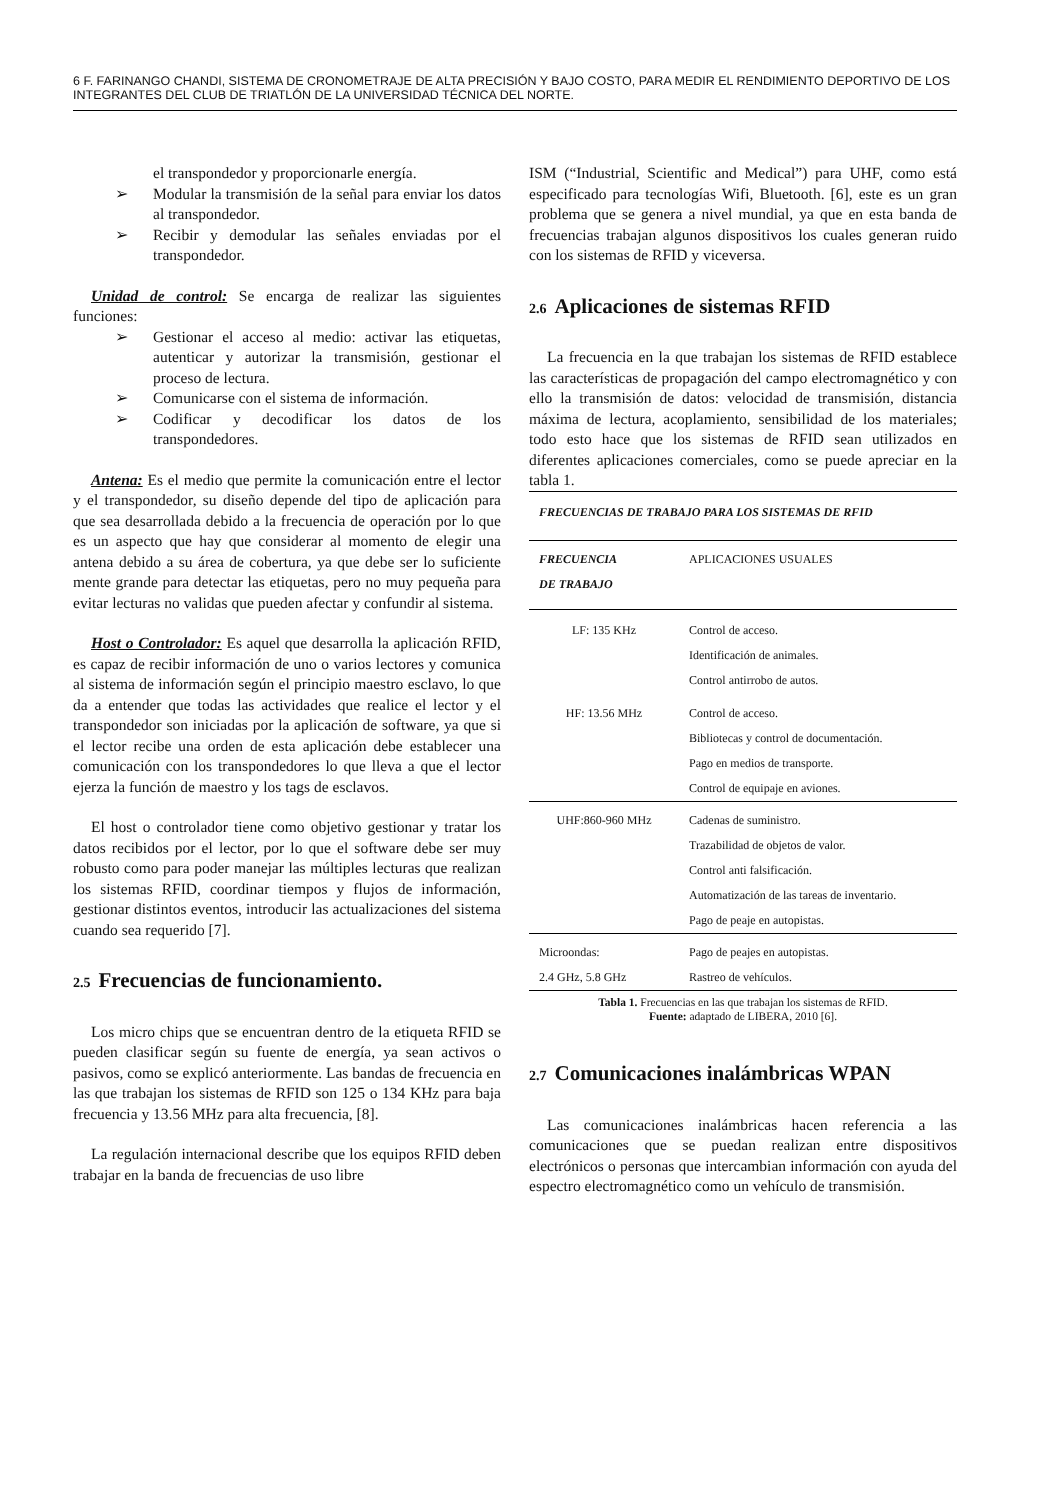6 F. FARINANGO CHANDI, SISTEMA DE CRONOMETRAJE DE ALTA PRECISIÓN Y BAJO COSTO, PARA MEDIR EL RENDIMIENTO DEPORTIVO DE LOS INTEGRANTES DEL CLUB DE TRIATLÓN DE LA UNIVERSIDAD TÉCNICA DEL NORTE.
el transpondedor y proporcionarle energía.
Modular la transmisión de la señal para enviar los datos al transpondedor.
Recibir y demodular las señales enviadas por el transpondedor.
Unidad de control: Se encarga de realizar las siguientes funciones:
Gestionar el acceso al medio: activar las etiquetas, autenticar y autorizar la transmisión, gestionar el proceso de lectura.
Comunicarse con el sistema de información.
Codificar y decodificar los datos de los transpondedores.
Antena: Es el medio que permite la comunicación entre el lector y el transpondedor, su diseño depende del tipo de aplicación para que sea desarrollada debido a la frecuencia de operación por lo que es un aspecto que hay que considerar al momento de elegir una antena debido a su área de cobertura, ya que debe ser lo suficiente mente grande para detectar las etiquetas, pero no muy pequeña para evitar lecturas no validas que pueden afectar y confundir al sistema.
Host o Controlador: Es aquel que desarrolla la aplicación RFID, es capaz de recibir información de uno o varios lectores y comunica al sistema de información según el principio maestro esclavo, lo que da a entender que todas las actividades que realice el lector y el transpondedor son iniciadas por la aplicación de software, ya que si el lector recibe una orden de esta aplicación debe establecer una comunicación con los transpondedores lo que lleva a que el lector ejerza la función de maestro y los tags de esclavos.
El host o controlador tiene como objetivo gestionar y tratar los datos recibidos por el lector, por lo que el software debe ser muy robusto como para poder manejar las múltiples lecturas que realizan los sistemas RFID, coordinar tiempos y flujos de información, gestionar distintos eventos, introducir las actualizaciones del sistema cuando sea requerido [7].
2.5 Frecuencias de funcionamiento.
Los micro chips que se encuentran dentro de la etiqueta RFID se pueden clasificar según su fuente de energía, ya sean activos o pasivos, como se explicó anteriormente. Las bandas de frecuencia en las que trabajan los sistemas de RFID son 125 o 134 KHz para baja frecuencia y 13.56 MHz para alta frecuencia, [8].
La regulación internacional describe que los equipos RFID deben trabajar en la banda de frecuencias de uso libre
ISM (“Industrial, Scientific and Medical”) para UHF, como está especificado para tecnologías Wifi, Bluetooth. [6], este es un gran problema que se genera a nivel mundial, ya que en esta banda de frecuencias trabajan algunos dispositivos los cuales generan ruido con los sistemas de RFID y viceversa.
2.6 Aplicaciones de sistemas RFID
La frecuencia en la que trabajan los sistemas de RFID establece las características de propagación del campo electromagnético y con ello la transmisión de datos: velocidad de transmisión, distancia máxima de lectura, acoplamiento, sensibilidad de los materiales; todo esto hace que los sistemas de RFID sean utilizados en diferentes aplicaciones comerciales, como se puede apreciar en la tabla 1.
FRECUENCIAS DE TRABAJO PARA LOS SISTEMAS DE RFID
| FRECUENCIA DE TRABAJO | APLICACIONES USUALES |
| --- | --- |
| LF: 135 KHz | Control de acceso. Identificación de animales. Control antirrobo de autos. |
| HF: 13.56 MHz | Control de acceso. Bibliotecas y control de documentación. Pago en medios de transporte. Control de equipaje en aviones. |
| UHF:860-960 MHz | Cadenas de suministro. Trazabilidad de objetos de valor. Control anti falsificación. Automatización de las tareas de inventario. Pago de peaje en autopistas. |
| Microondas: 2.4 GHz, 5.8 GHz | Pago de peajes en autopistas. Rastreo de vehículos. |
Tabla 1. Frecuencias en las que trabajan los sistemas de RFID.
Fuente: adaptado de LIBERA, 2010 [6].
2.7 Comunicaciones inalámbricas WPAN
Las comunicaciones inalámbricas hacen referencia a las comunicaciones que se puedan realizan entre dispositivos electrónicos o personas que intercambian información con ayuda del espectro electromagnético como un vehículo de transmisión.